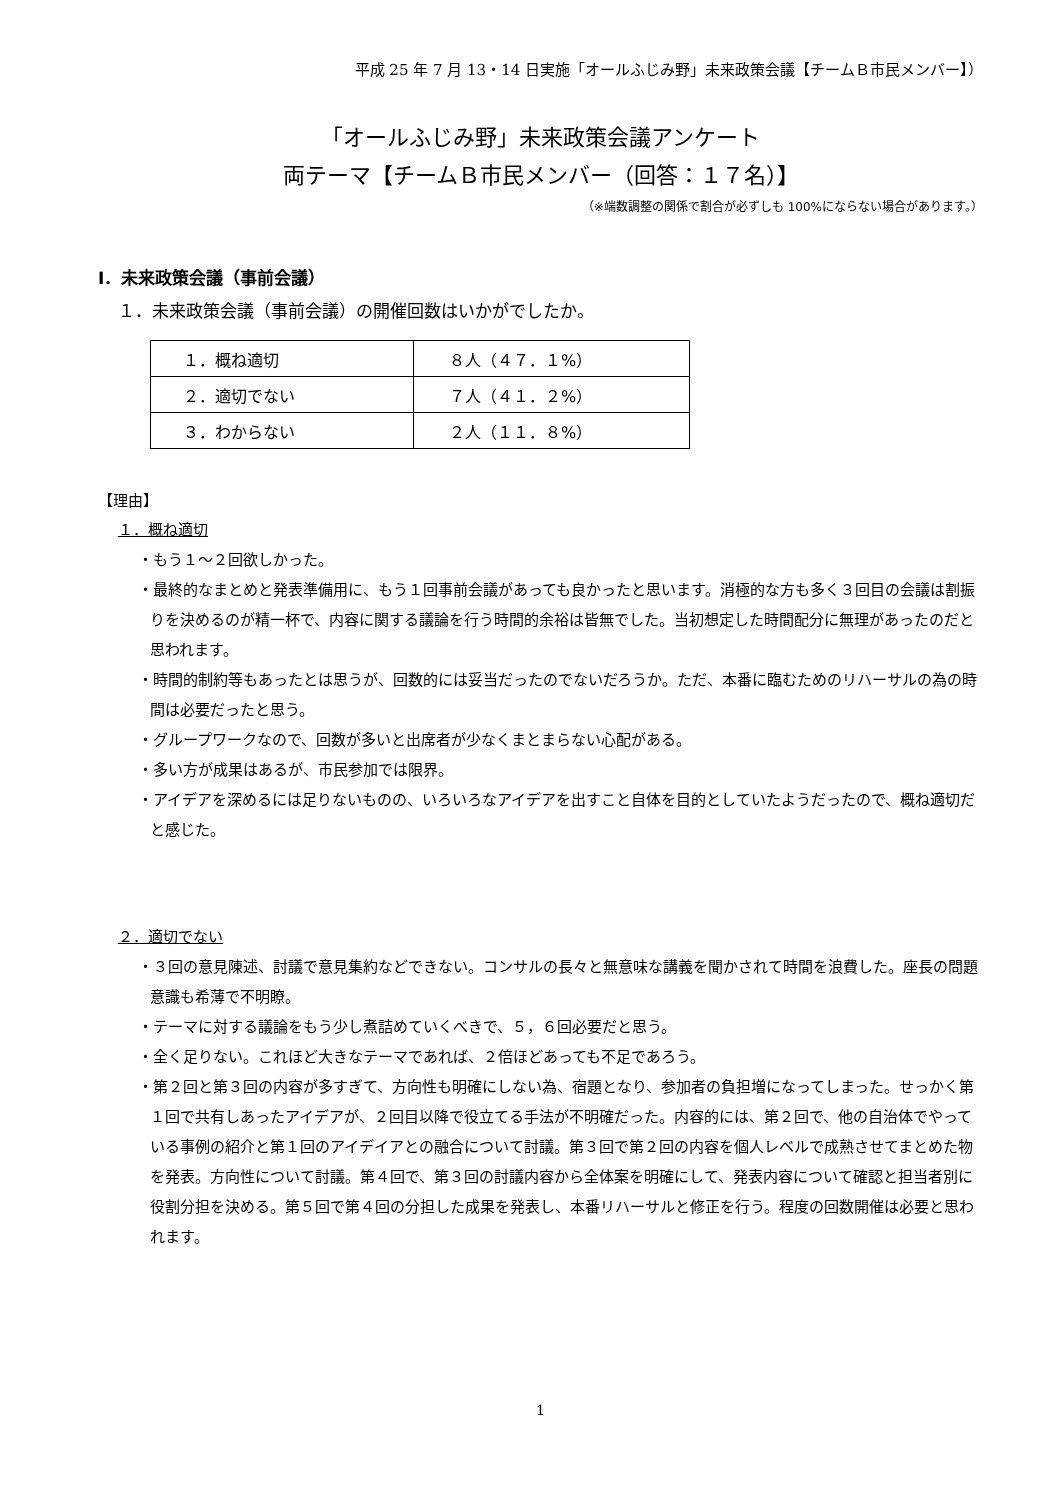平成 25 年 7 月 13・14 日実施「オールふじみ野」未来政策会議【チームＢ市民メンバー】）
「オールふじみ野」未来政策会議アンケート
両テーマ【チームＢ市民メンバー（回答：１７名）】
（※端数調整の関係で割合が必ずしも 100%にならない場合があります。）
Ⅰ．未来政策会議（事前会議）
１．未来政策会議（事前会議）の開催回数はいかがでしたか。
| １．概ね適切 | ８人（４７．１%） |
| ２．適切でない | ７人（４１．２%） |
| ３．わからない | ２人（１１．８%） |
【理由】
１．概ね適切
・もう１～２回欲しかった。
・最終的なまとめと発表準備用に、もう１回事前会議があっても良かったと思います。消極的な方も多く３回目の会議は割振りを決めるのが精一杯で、内容に関する議論を行う時間的余裕は皆無でした。当初想定した時間配分に無理があったのだと思われます。
・時間的制約等もあったとは思うが、回数的には妥当だったのでないだろうか。ただ、本番に臨むためのリハーサルの為の時間は必要だったと思う。
・グループワークなので、回数が多いと出席者が少なくまとまらない心配がある。
・多い方が成果はあるが、市民参加では限界。
・アイデアを深めるには足りないものの、いろいろなアイデアを出すこと自体を目的としていたようだったので、概ね適切だと感じた。
２．適切でない
・３回の意見陳述、討議で意見集約などできない。コンサルの長々と無意味な講義を聞かされて時間を浪費した。座長の問題意識も希薄で不明瞭。
・テーマに対する議論をもう少し煮詰めていくべきで、５，６回必要だと思う。
・全く足りない。これほど大きなテーマであれば、２倍ほどあっても不足であろう。
・第２回と第３回の内容が多すぎて、方向性も明確にしない為、宿題となり、参加者の負担増になってしまった。せっかく第１回で共有しあったアイデアが、２回目以降で役立てる手法が不明確だった。内容的には、第２回で、他の自治体でやっている事例の紹介と第１回のアイデイアとの融合について討議。第３回で第２回の内容を個人レベルで成熟させてまとめた物を発表。方向性について討議。第４回で、第３回の討議内容から全体案を明確にして、発表内容について確認と担当者別に役割分担を決める。第５回で第４回の分担した成果を発表し、本番リハーサルと修正を行う。程度の回数開催は必要と思われます。
1